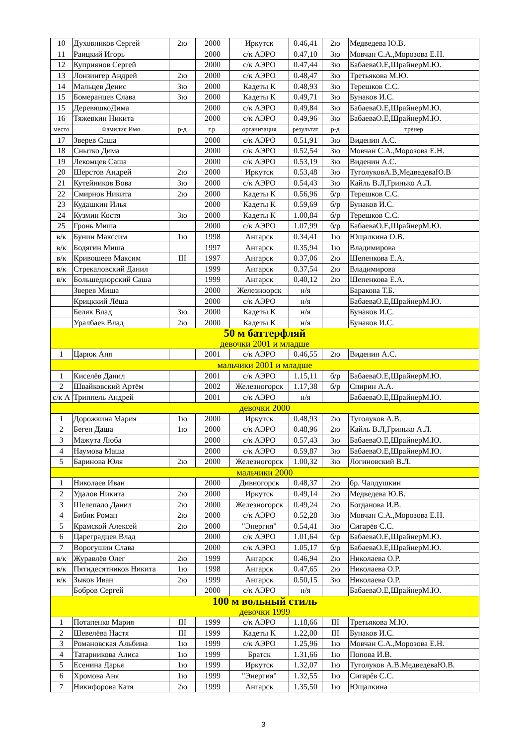| 10 | Духовников Сергей | 2ю | 2000 | Иркутск | 0.46,41 | 2ю | Медведева Ю.В. |
| 11 | Раицкий Игорь | | 2000 | с/к АЭРО | 0.47,10 | 3ю | Мовчан С.А.,Морозова Е.Н. |
| 12 | Куприянов Сергей | | 2000 | с/к АЭРО | 0.47,44 | 3ю | БабаеваО.Е,ШрайнерМ.Ю. |
| 13 | Лонзингер Андрей | 2ю | 2000 | с/к АЭРО | 0.48,47 | 3ю | Третьякова М.Ю. |
| 14 | Мальцев Денис | 3ю | 2000 | Кадеты К | 0.48,93 | 3ю | Терешков С.С. |
| 15 | Бомеранцев Слава | 3ю | 2000 | Кадеты К | 0.49,71 | 3ю | Бунаков И.С. |
| 15 | ДеревяшкоДима | | 2000 | с/к АЭРО | 0.49,84 | 3ю | БабаеваО.Е,ШрайнерМ.Ю. |
| 16 | Тяжевкин Никита | | 2000 | с/к АЭРО | 0.49,96 | 3ю | БабаеваО.Е,ШрайнерМ.Ю. |
| место | Фамилия Имя | р-д | г.р. | организация | результат | р-д | тренер |
| 17 | Зверев Саша | | 2000 | с/к АЭРО | 0.51,91 | 3ю | Виденин А.С. |
| 18 | Снытко Дима | | 2000 | с/к АЭРО | 0.52,54 | 3ю | Мовчан С.А.,Морозова Е.Н. |
| 19 | Лекомцев Саша | | 2000 | с/к АЭРО | 0.53,19 | 3ю | Виденин А.С. |
| 20 | Шерстов Андрей | 2ю | 2000 | Иркутск | 0.53,48 | 3ю | ТуголуковА.В,МедведеваЮ.В |
| 21 | Кутейников Вова | 3ю | 2000 | с/к АЭРО | 0.54,43 | 3ю | Кайль В.Л,Гринько А.Л. |
| 22 | Смирнов Никита | 2ю | 2000 | Кадеты К | 0.56,96 | б/р | Терешков С.С. |
| 23 | Кудашкин Илья | | 2000 | Кадеты К | 0.59,69 | б/р | Бунаков И.С. |
| 24 | Кузмин Костя | 3ю | 2000 | Кадеты К | 1.00,84 | б/р | Терешков С.С. |
| 25 | Гронь Миша | | 2000 | с/к АЭРО | 1.07,99 | б/р | БабаеваО.Е,ШрайнерМ.Ю. |
| в/к | Бунин Макссим | 1ю | 1998 | Ангарск | 0.34,41 | 1ю | Ющалкина О.В. |
| в/к | Бодягин Миша | | 1997 | Ангарск | 0.35,94 | 1ю | Владимирова |
| в/к | Кривошеев Максим | III | 1997 | Ангарск | 0.37,06 | 2ю | Шепенкова Е.А. |
| в/к | Стрекаловский Данил | | 1999 | Ангарск | 0.37,54 | 2ю | Владимирова |
| в/к | Большедворский Саша | | 1999 | Ангарск | 0.40,12 | 2ю | Шепенкова Е.А. |
| | Зверев Миша | | 2000 | Железноорск | н/я | | Баракова Т.Б. |
| | Крицккий Лёша | | 2000 | с/к АЭРО | н/я | | БабаеваО.Е,ШрайнерМ.Ю. |
| | Беляк Влад | 3ю | 2000 | Кадеты К | н/я | | Бунаков И.С. |
| | Уралбаев Влад | 2ю | 2000 | Кадеты К | н/я | | Бунаков И.С. |
| 50 м баттерфляй девочки 2001 и младше | | | | | | | |
| 1 | Царюк Аня | | 2001 | с/к АЭРО | 0.46,55 | 2ю | Виденин А.С. |
| мальчики 2001 и младше | | | | | | | |
| 1 | Киселёв Данил | | 2001 | с/к АЭРО | 1.15,11 | б/р | БабаеваО.Е,ШрайнерМ.Ю. |
| 2 | Швайковский Артём | | 2002 | Железногорск | 1.17,38 | б/р | Спирин А.А. |
| с/к А | Триппель Андрей | | 2001 | с/к АЭРО | н/я | | БабаеваО.Е,ШрайнерМ.Ю. |
| девочки 2000 | | | | | | | |
| 1 | Дорожкина Мария | 1ю | 2000 | Иркутск | 0.48,93 | 2ю | Туголуков А.В. |
| 2 | Беген Даша | 1ю | 2000 | с/к АЭРО | 0.48,96 | 2ю | Кайль В.Л,Гринько А.Л. |
| 3 | Мажута Люба | | 2000 | с/к АЭРО | 0.57,43 | 3ю | БабаеваО.Е,ШрайнерМ.Ю. |
| 4 | Наумова Маша | | 2000 | с/к АЭРО | 0.59,87 | 3ю | БабаеваО.Е,ШрайнерМ.Ю. |
| 5 | Баринова Юля | 2ю | 2000 | Железногорск | 1.00,32 | 3ю | Логиновский В.Л. |
| мальчики 2000 | | | | | | | |
| 1 | Николаев Иван | | 2000 | Дивногорск | 0.48,37 | 2ю | бр. Чалдушкин |
| 2 | Удалов Никита | 2ю | 2000 | Иркутск | 0.49,14 | 2ю | Медведева Ю.В. |
| 3 | Шелепало Данил | 2ю | 2000 | Железногорск | 0.49,24 | 2ю | Богданова И.В. |
| 4 | Бибик Роман | 2ю | 2000 | с/к АЭРО | 0.52,28 | 3ю | Мовчан С.А.,Морозова Е.Н. |
| 5 | Крамской Алексей | 2ю | 2000 | "Энергия" | 0.54,41 | 3ю | Сигарёв С.С. |
| 6 | Цареградцев Влад | | 2000 | с/к АЭРО | 1.01,64 | б/р | БабаеваО.Е,ШрайнерМ.Ю. |
| 7 | Ворогушин Слава | | 2000 | с/к АЭРО | 1.05,17 | б/р | БабаеваО.Е,ШрайнерМ.Ю. |
| в/к | Журавлёв Олег | 2ю | 1999 | Ангарск | 0.46,94 | 2ю | Николаева О.Р. |
| в/к | Пятидесятников Никита | 1ю | 1998 | Ангарск | 0.47,65 | 2ю | Николаева О.Р. |
| в/к | Зыков Иван | 2ю | 1999 | Ангарск | 0.50,15 | 3ю | Николаева О.Р. |
| | Бобров Сергей | | 2000 | с/к АЭРО | н/я | | БабаеваО.Е,ШрайнерМ.Ю. |
| 100 м вольный стиль девочки 1999 | | | | | | | |
| 1 | Потапенко Мария | III | 1999 | с/к АЭРО | 1.18,66 | III | Третьякова М.Ю. |
| 2 | Шевелёва Настя | III | 1999 | Кадеты К | 1.22,00 | III | Бунаков И.С. |
| 3 | Романовская Альбина | 1ю | 1999 | с/к АЭРО | 1.25,96 | 1ю | Мовчан С.А.,Морозова Е.Н. |
| 4 | Татарникова Алиса | 1ю | 1999 | Братск | 1.31,66 | 1ю | Попова И.В. |
| 5 | Есенина Дарья | 1ю | 1999 | Иркутск | 1.32,07 | 1ю | Туголуков А.В.МедведеваЮ.В. |
| 6 | Хромова Аня | 1ю | 1999 | "Энергия" | 1.32,55 | 1ю | Сигарёв С.С. |
| 7 | Никифорова Катя | 2ю | 1999 | Ангарск | 1.35,50 | 1ю | Ющалкина |
3